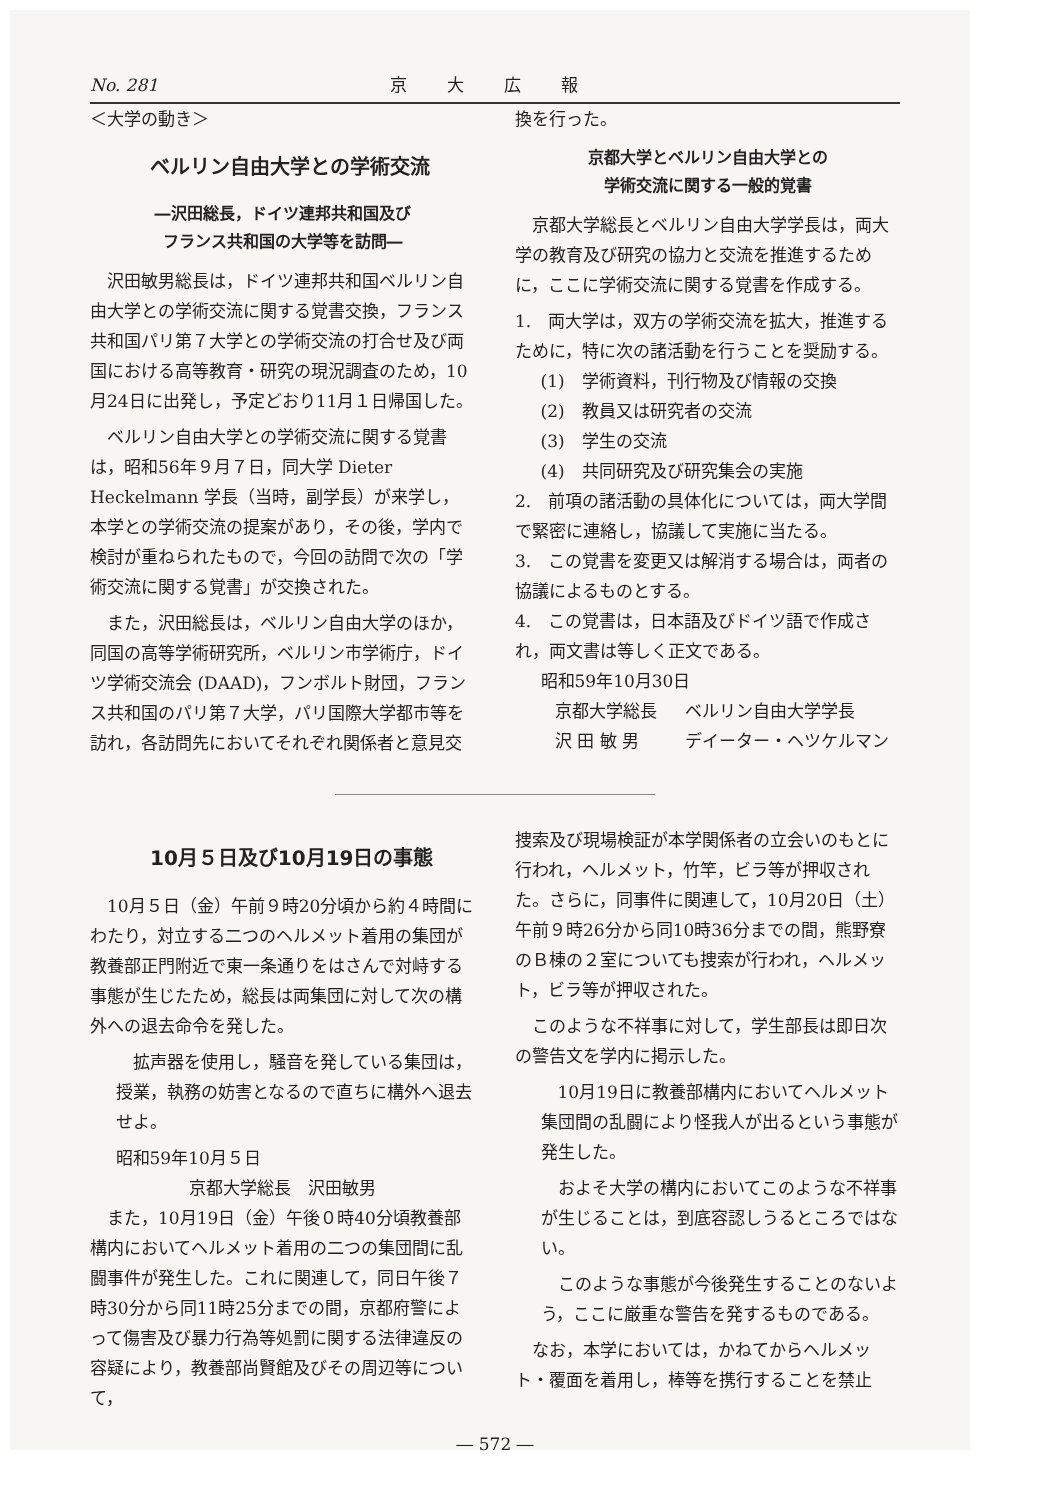No. 281 京大広報
＜大学の動き＞
ベルリン自由大学との学術交流
―沢田総長，ドイツ連邦共和国及び
フランス共和国の大学等を訪問―
沢田敏男総長は，ドイツ連邦共和国ベルリン自由大学との学術交流に関する覚書交換，フランス共和国パリ第７大学との学術交流の打合せ及び両国における高等教育・研究の現況調査のため，10月24日に出発し，予定どおり11月１日帰国した。
ベルリン自由大学との学術交流に関する覚書は，昭和56年９月７日，同大学 Dieter Heckelmann 学長（当時，副学長）が来学し，本学との学術交流の提案があり，その後，学内で検討が重ねられたもので，今回の訪問で次の「学術交流に関する覚書」が交換された。
また，沢田総長は，ベルリン自由大学のほか，同国の高等学術研究所，ベルリン市学術庁，ドイツ学術交流会 (DAAD)，フンボルト財団，フランス共和国のパリ第７大学，パリ国際大学都市等を訪れ，各訪問先においてそれぞれ関係者と意見交
換を行った。
京都大学とベルリン自由大学との
学術交流に関する一般的覚書
京都大学総長とベルリン自由大学学長は，両大学の教育及び研究の協力と交流を推進するために，ここに学術交流に関する覚書を作成する。
1.　両大学は，双方の学術交流を拡大，推進するために，特に次の諸活動を行うことを奨励する。
(1)　学術資料，刊行物及び情報の交換
(2)　教員又は研究者の交流
(3)　学生の交流
(4)　共同研究及び研究集会の実施
2.　前項の諸活動の具体化については，両大学間で緊密に連絡し，協議して実施に当たる。
3.　この覚書を変更又は解消する場合は，両者の協議によるものとする。
4.　この覚書は，日本語及びドイツ語で作成され，両文書は等しく正文である。
昭和59年10月30日
京都大学総長 ベルリン自由大学学長 沢 田 敏 男 デイーター・ヘツケルマン
10月５日及び10月19日の事態
10月５日（金）午前９時20分頃から約４時間にわたり，対立する二つのヘルメット着用の集団が教養部正門附近で東一条通りをはさんで対峙する事態が生じたため，総長は両集団に対して次の構外への退去命令を発した。
拡声器を使用し，騒音を発している集団は，授業，執務の妨害となるので直ちに構外へ退去せよ。
昭和59年10月５日
京都大学総長　沢田敏男
また，10月19日（金）午後０時40分頃教養部構内においてヘルメット着用の二つの集団間に乱闘事件が発生した。これに関連して，同日午後７時30分から同11時25分までの間，京都府警によって傷害及び暴力行為等処罰に関する法律違反の容疑により，教養部尚賢館及びその周辺等について，
捜索及び現場検証が本学関係者の立会いのもとに行われ，ヘルメット，竹竿，ビラ等が押収された。さらに，同事件に関連して，10月20日（土）午前９時26分から同10時36分までの間，熊野寮のＢ棟の２室についても捜索が行われ，ヘルメット，ビラ等が押収された。
このような不祥事に対して，学生部長は即日次の警告文を学内に掲示した。
10月19日に教養部構内においてヘルメット集団間の乱闘により怪我人が出るという事態が発生した。
およそ大学の構内においてこのような不祥事が生じることは，到底容認しうるところではない。
このような事態が今後発生することのないよう，ここに厳重な警告を発するものである。
なお，本学においては，かねてからヘルメット・覆面を着用し，棒等を携行することを禁止
― 572 ―